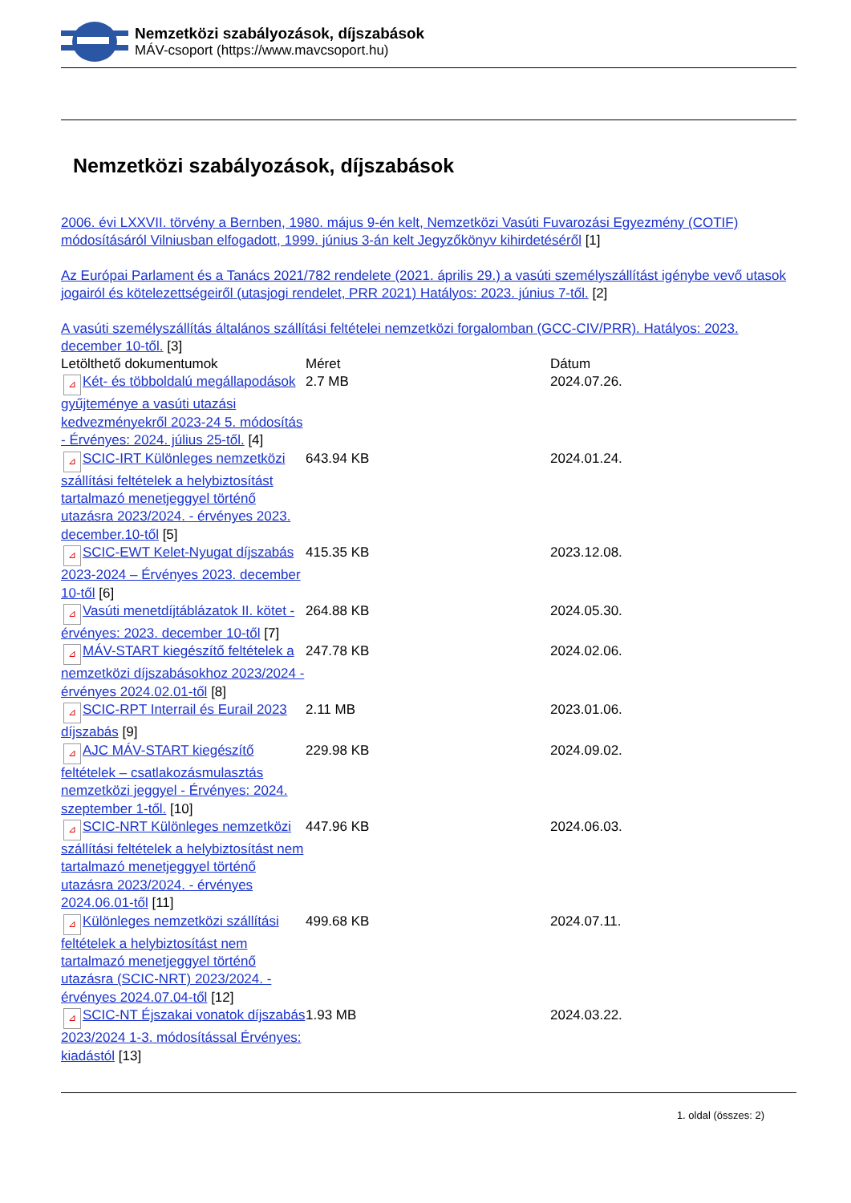Nemzetközi szabályozások, díjszabások
MÁV-csoport (https://www.mavcsoport.hu)
Nemzetközi szabályozások, díjszabások
2006. évi LXXVII. törvény a Bernben, 1980. május 9-én kelt, Nemzetközi Vasúti Fuvarozási Egyezmény (COTIF) módosításáról Vilniusban elfogadott, 1999. június 3-án kelt Jegyzőkönyv kihirdetéséről [1]
Az Európai Parlament és a Tanács 2021/782 rendelete (2021. április 29.) a vasúti személyszállítást igénybe vevő utasok jogairól és kötelezettségeiről (utasjogi rendelet, PRR 2021) Hatályos: 2023. június 7-től. [2]
A vasúti személyszállítás általános szállítási feltételei nemzetközi forgalomban (GCC-CIV/PRR). Hatályos: 2023. december 10-től. [3]
| Letölthető dokumentumok | Méret | Dátum |
| --- | --- | --- |
| ⊿ Két- és többoldalú megállapodások gyűjteménye a vasúti utazási kedvezményekről 2023-24 5. módosítás - Érvényes: 2024. július 25-től. [4] | 2.7 MB | 2024.07.26. |
| ⊿ SCIC-IRT Különleges nemzetközi szállítási feltételek a helybiztosítást tartalmazó menetjeggyel történő utazásra 2023/2024. - érvényes 2023. december.10-től [5] | 643.94 KB | 2024.01.24. |
| ⊿ SCIC-EWT Kelet-Nyugat díjszabás 2023-2024 – Érvényes 2023. december 10-től [6] | 415.35 KB | 2023.12.08. |
| ⊿ Vasúti menetdíjtáblázatok II. kötet - érvényes: 2023. december 10-től [7] | 264.88 KB | 2024.05.30. |
| ⊿ MÁV-START kiegészítő feltételek a nemzetközi díjszabásokhoz 2023/2024 - érvényes 2024.02.01-től [8] | 247.78 KB | 2024.02.06. |
| ⊿ SCIC-RPT Interrail és Eurail 2023 díjszabás [9] | 2.11 MB | 2023.01.06. |
| ⊿ AJC MÁV-START kiegészítő feltételek – csatlakozásmulasztás nemzetközi jeggyel - Érvényes: 2024. szeptember 1-től. [10] | 229.98 KB | 2024.09.02. |
| ⊿ SCIC-NRT Különleges nemzetközi szállítási feltételek a helybiztosítást nem tartalmazó menetjeggyel történő utazásra 2023/2024. - érvényes 2024.06.01-től [11] | 447.96 KB | 2024.06.03. |
| ⊿ Különleges nemzetközi szállítási feltételek a helybiztosítást nem tartalmazó menetjeggyel történő utazásra (SCIC-NRT) 2023/2024. - érvényes 2024.07.04-től [12] | 499.68 KB | 2024.07.11. |
| ⊿ SCIC-NT Éjszakai vonatok díjszabás 2023/2024 1-3. módosítással Érvényes: kiadástól [13] | 1.93 MB | 2024.03.22. |
1. oldal (összes: 2)